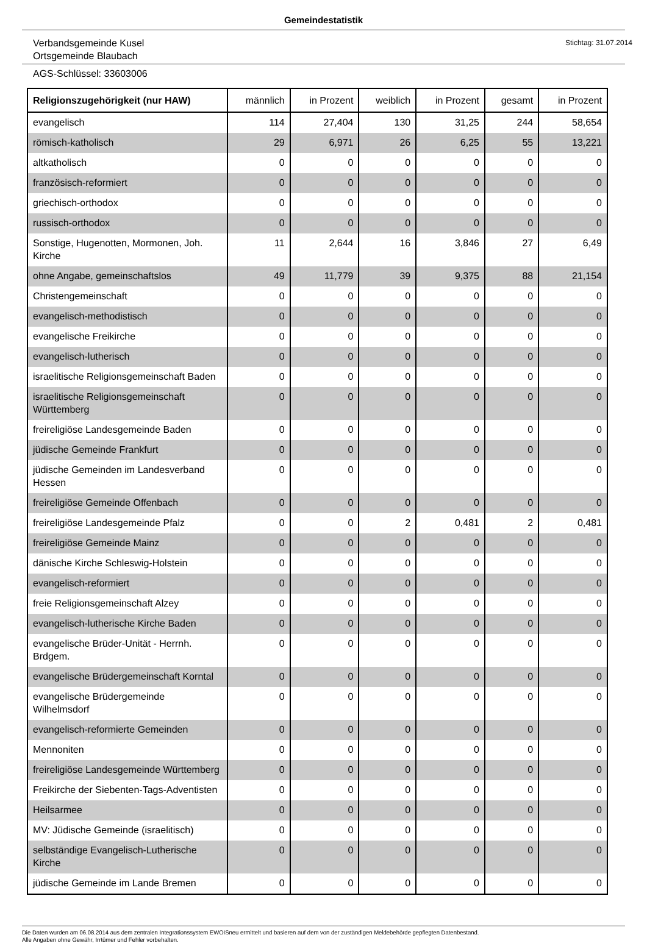Gemeindestatistik
Verbandsgemeinde Kusel
Ortsgemeinde Blaubach
Stichtag: 31.07.2014
AGS-Schlüssel: 33603006
| Religionszugehörigkeit (nur HAW) | männlich | in Prozent | weiblich | in Prozent | gesamt | in Prozent |
| --- | --- | --- | --- | --- | --- | --- |
| evangelisch | 114 | 27,404 | 130 | 31,25 | 244 | 58,654 |
| römisch-katholisch | 29 | 6,971 | 26 | 6,25 | 55 | 13,221 |
| altkatholisch | 0 | 0 | 0 | 0 | 0 | 0 |
| französisch-reformiert | 0 | 0 | 0 | 0 | 0 | 0 |
| griechisch-orthodox | 0 | 0 | 0 | 0 | 0 | 0 |
| russisch-orthodox | 0 | 0 | 0 | 0 | 0 | 0 |
| Sonstige, Hugenotten, Mormonen, Joh. Kirche | 11 | 2,644 | 16 | 3,846 | 27 | 6,49 |
| ohne Angabe, gemeinschaftslos | 49 | 11,779 | 39 | 9,375 | 88 | 21,154 |
| Christengemeinschaft | 0 | 0 | 0 | 0 | 0 | 0 |
| evangelisch-methodistisch | 0 | 0 | 0 | 0 | 0 | 0 |
| evangelische Freikirche | 0 | 0 | 0 | 0 | 0 | 0 |
| evangelisch-lutherisch | 0 | 0 | 0 | 0 | 0 | 0 |
| israelitische Religionsgemeinschaft Baden | 0 | 0 | 0 | 0 | 0 | 0 |
| israelitische Religionsgemeinschaft Württemberg | 0 | 0 | 0 | 0 | 0 | 0 |
| freireligiöse Landesgemeinde Baden | 0 | 0 | 0 | 0 | 0 | 0 |
| jüdische Gemeinde Frankfurt | 0 | 0 | 0 | 0 | 0 | 0 |
| jüdische Gemeinden im Landesverband Hessen | 0 | 0 | 0 | 0 | 0 | 0 |
| freireligiöse Gemeinde Offenbach | 0 | 0 | 0 | 0 | 0 | 0 |
| freireligiöse Landesgemeinde Pfalz | 0 | 0 | 2 | 0,481 | 2 | 0,481 |
| freireligiöse Gemeinde Mainz | 0 | 0 | 0 | 0 | 0 | 0 |
| dänische Kirche Schleswig-Holstein | 0 | 0 | 0 | 0 | 0 | 0 |
| evangelisch-reformiert | 0 | 0 | 0 | 0 | 0 | 0 |
| freie Religionsgemeinschaft Alzey | 0 | 0 | 0 | 0 | 0 | 0 |
| evangelisch-lutherische Kirche Baden | 0 | 0 | 0 | 0 | 0 | 0 |
| evangelische Brüder-Unität - Herrnh. Brdgem. | 0 | 0 | 0 | 0 | 0 | 0 |
| evangelische Brüdergemeinschaft Korntal | 0 | 0 | 0 | 0 | 0 | 0 |
| evangelische Brüdergemeinde Wilhelmsdorf | 0 | 0 | 0 | 0 | 0 | 0 |
| evangelisch-reformierte Gemeinden | 0 | 0 | 0 | 0 | 0 | 0 |
| Mennoniten | 0 | 0 | 0 | 0 | 0 | 0 |
| freireligiöse Landesgemeinde Württemberg | 0 | 0 | 0 | 0 | 0 | 0 |
| Freikirche der Siebenten-Tags-Adventisten | 0 | 0 | 0 | 0 | 0 | 0 |
| Heilsarmee | 0 | 0 | 0 | 0 | 0 | 0 |
| MV: Jüdische Gemeinde (israelitisch) | 0 | 0 | 0 | 0 | 0 | 0 |
| selbständige Evangelisch-Lutherische Kirche | 0 | 0 | 0 | 0 | 0 | 0 |
| jüdische Gemeinde im Lande Bremen | 0 | 0 | 0 | 0 | 0 | 0 |
Die Daten wurden am 06.08.2014 aus dem zentralen Integrationssystem EWOISneu ermittelt und basieren auf dem von der zuständigen Meldebehörde gepflegten Datenbestand.
Alle Angaben ohne Gewähr, Irrtümer und Fehler vorbehalten.